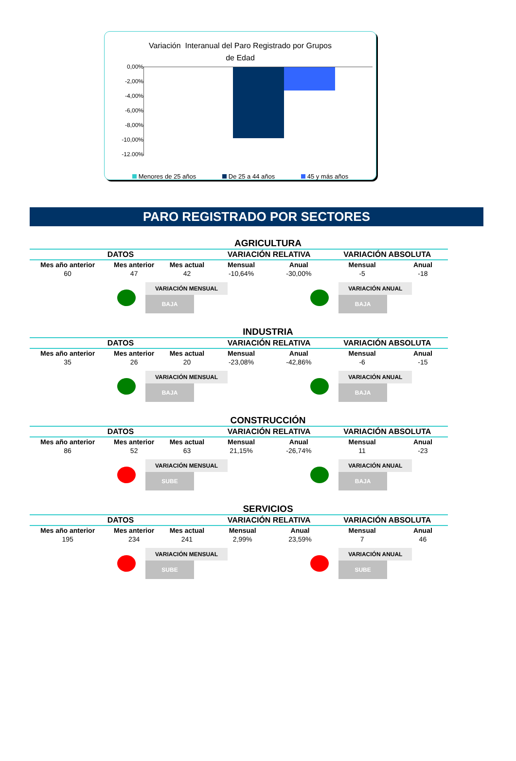Variación Interanual del Paro Registrado por Grupos
de Edad
0,00%
-2,00%
-4,00%
-6,00%
-8,00%
-10,00%
-12.00%
Menores de 25 años De 25 a 44 años 45 y más años
PARO REGISTRADO POR SECTORES
AGRICULTURA
| DATOS | | | VARIACIÓN RELATIVA | | VARIACIÓN ABSOLUTA | |
| --- | --- | --- | --- | --- | --- | --- |
| Mes año anterior | Mes anterior | Mes actual | Mensual | Anual | Mensual | Anual |
| 60 | 47 | 42 | -10,64% | -30,00% | -5 | -18 |
VARIACIÓN MENSUAL
BAJA
VARIACIÓN ANUAL
BAJA
INDUSTRIA
| DATOS | | | VARIACIÓN RELATIVA | | VARIACIÓN ABSOLUTA | |
| --- | --- | --- | --- | --- | --- | --- |
| Mes año anterior | Mes anterior | Mes actual | Mensual | Anual | Mensual | Anual |
| 35 | 26 | 20 | -23,08% | -42,86% | -6 | -15 |
VARIACIÓN MENSUAL
BAJA
VARIACIÓN ANUAL
BAJA
CONSTRUCCIÓN
| DATOS | | | VARIACIÓN RELATIVA | | VARIACIÓN ABSOLUTA | |
| --- | --- | --- | --- | --- | --- | --- |
| Mes año anterior | Mes anterior | Mes actual | Mensual | Anual | Mensual | Anual |
| 86 | 52 | 63 | 21,15% | -26,74% | 11 | -23 |
VARIACIÓN MENSUAL
SUBE
VARIACIÓN ANUAL
BAJA
SERVICIOS
| DATOS | | | VARIACIÓN RELATIVA | | VARIACIÓN ABSOLUTA | |
| --- | --- | --- | --- | --- | --- | --- |
| Mes año anterior | Mes anterior | Mes actual | Mensual | Anual | Mensual | Anual |
| 195 | 234 | 241 | 2,99% | 23,59% | 7 | 46 |
VARIACIÓN MENSUAL
SUBE
VARIACIÓN ANUAL
SUBE